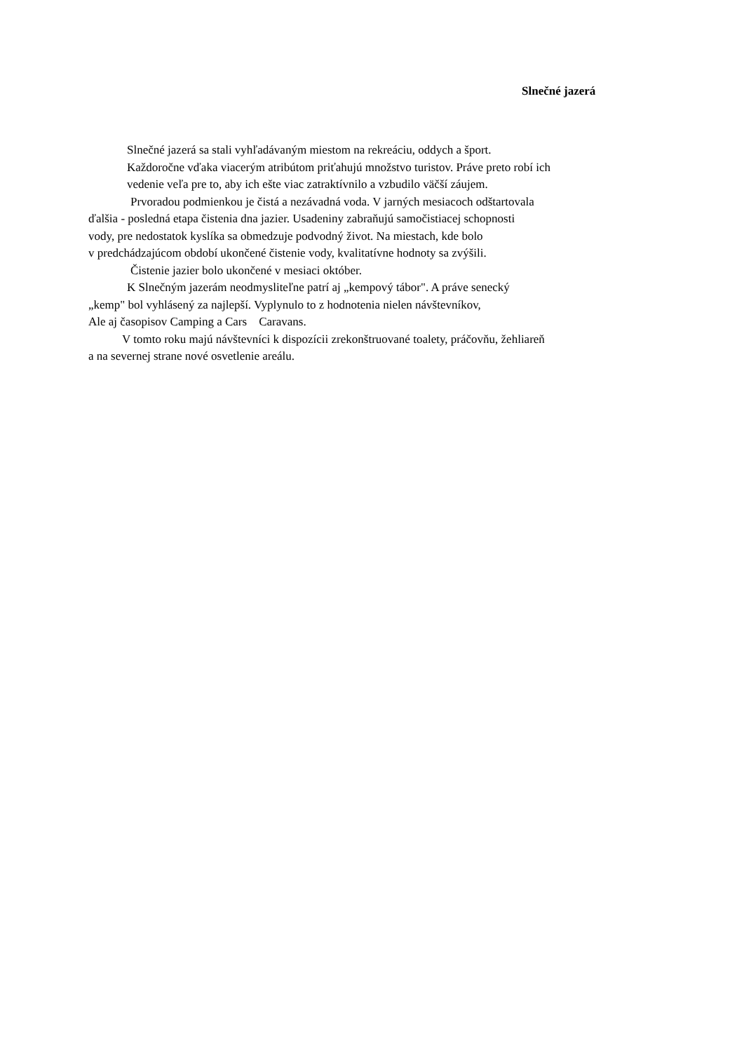Slnečné jazerá
Slnečné jazerá sa stali vyhľadávaným miestom na rekreáciu, oddych a šport.
Každoročne vďaka viacerým atribútom priťahujú množstvo turistov. Práve preto robí ich
vedenie veľa pre to, aby ich ešte viac zatraktívnilo a vzbudilo väčší záujem.
Prvoradou podmienkou je čistá a nezávadná voda. V jarných mesiacoch odštartovala
ďalšia - posledná etapa čistenia dna jazier. Usadeniny zabraňujú samočistiacej schopnosti
vody, pre nedostatok kyslíka sa obmedzuje podvodný život. Na miestach, kde bolo
v predchádzajúcom období ukončené čistenie vody, kvalitatívne hodnoty sa zvýšili.
Čistenie jazier bolo ukončené v mesiaci október.
K Slnečným jazerám neodmysliteľne patrí aj „kempový tábor". A práve senecký
„kemp" bol vyhlásený za najlepší. Vyplynulo to z hodnotenia nielen návštevníkov,
Ale aj časopisov Camping a Cars Caravans.
V tomto roku majú návštevníci k dispozícii zrekonštruované toalety, práčovňu, žehliareň
a na severnej strane nové osvetlenie areálu.